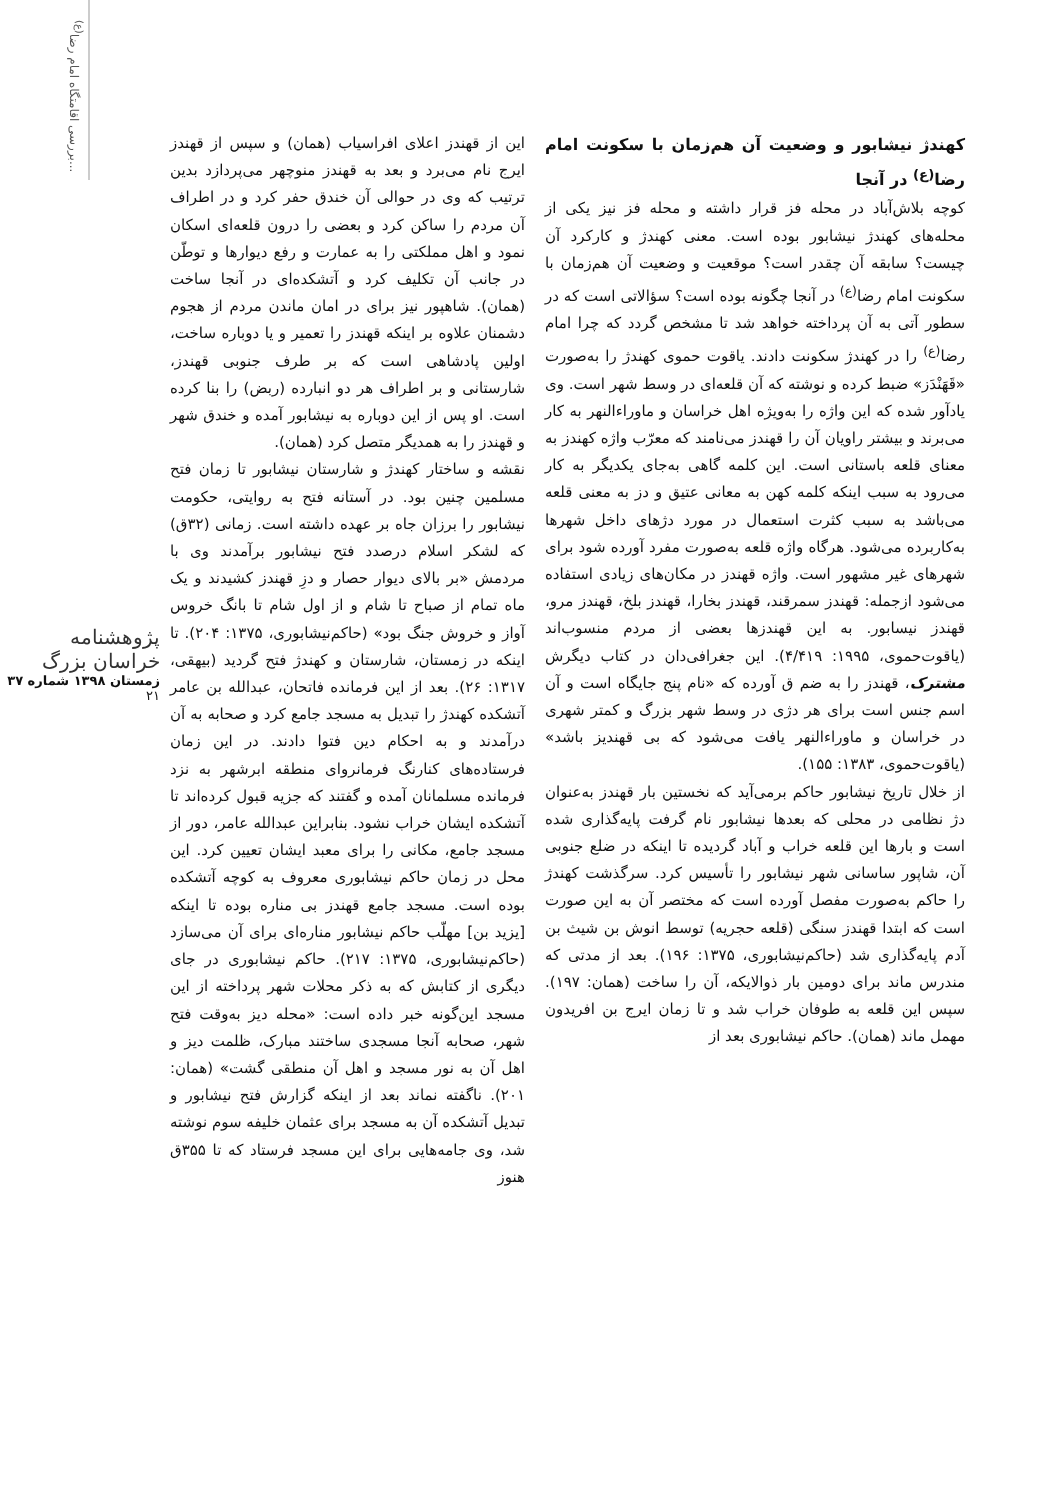بررسی اقامتگاه امام رضا<sup>(ع)</sup>...
پژوهشنامه خراسان بزرگ
زمستان ۱۳۹۸ شماره ۳۷
۲۱
کهندژ نیشابور و وضعیت آن هم‌زمان با سکونت امام رضا<sup>(ع)</sup> در آنجا
کوچه بلاش‌آباد در محله فز قرار داشته و محله فز نیز یکی از محله‌های کهندژ نیشابور بوده است. معنی کهندژ و کارکرد آن چیست؟ سابقه آن چقدر است؟ موقعیت و وضعیت آن هم‌زمان با سکونت امام رضا<sup>(ع)</sup> در آنجا چگونه بوده است؟ سؤالاتی است که در سطور آتی به آن پرداخته خواهد شد تا مشخص گردد که چرا امام رضا<sup>(ع)</sup> را در کهندژ سکونت دادند. یاقوت حموی کهندژ را به‌صورت «قَهَنْدَز» ضبط کرده و نوشته که آن قلعه‌ای در وسط شهر است. وی یادآور شده که این واژه را به‌ویژه اهل خراسان و ماوراءالنهر به کار می‌برند و بیشتر راویان آن را قهندز می‌نامند که معرّب واژه کهندز به معنای قلعه باستانی است. این کلمه گاهی به‌جای یکدیگر به کار می‌رود به سبب اینکه کلمه کهن به معانی عتیق و دز به معنی قلعه می‌باشد به سبب کثرت استعمال در مورد دژهای داخل شهرها به‌کاربرده می‌شود. هرگاه واژه قلعه به‌صورت مفرد آورده شود برای شهرهای غیر مشهور است. واژه قهندز در مکان‌های زیادی استفاده می‌شود ازجمله: قهندز سمرقند، قهندز بخارا، قهندز بلخ، قهندز مرو، قهندز نیسابور. به این قهندزها بعضی از مردم منسوب‌اند (یاقوت‌حموی، ۱۹۹۵: ۴/۴۱۹). این جغرافی‌دان در کتاب دیگرش مشترک، قهندز را به ضم ق آورده که «نام پنج جایگاه است و آن اسم جنس است برای هر دژی در وسط شهر بزرگ و کمتر شهری در خراسان و ماوراءالنهر یافت می‌شود که بی قهندیز باشد» (یاقوت‌حموی، ۱۳۸۳: ۱۵۵).
از خلال تاریخ نیشابور حاکم برمی‌آید که نخستین بار قهندز به‌عنوان دژ نظامی در محلی که بعدها نیشابور نام گرفت پایه‌گذاری شده است و بارها این قلعه خراب و آباد گردیده تا اینکه در ضلع جنوبی آن، شاپور ساسانی شهر نیشابور را تأسیس کرد. سرگذشت کهندژ را حاکم به‌صورت مفصل آورده است که مختصر آن به این صورت است که ابتدا قهندز سنگی (قلعه حجریه) توسط انوش بن شیث بن آدم پایه‌گذاری شد (حاکم‌نیشابوری، ۱۳۷۵: ۱۹۶). بعد از مدتی که مندرس ماند برای دومین بار ذوالایکه، آن را ساخت (همان: ۱۹۷). سپس این قلعه به طوفان خراب شد و تا زمان ایرج بن افریدون مهمل ماند (همان). حاکم نیشابوری بعد از
این از قهندز اعلای افراسیاب (همان) و سپس از قهندز ایرج نام می‌برد و بعد به قهندز منوچهر می‌پردازد بدین ترتیب که وی در حوالی آن خندق حفر کرد و در اطراف آن مردم را ساکن کرد و بعضی را درون قلعه‌ای اسکان نمود و اهل مملکتی را به عمارت و رفع دیوارها و توطّن در جانب آن تکلیف کرد و آتشکده‌ای در آنجا ساخت (همان). شاهپور نیز برای در امان ماندن مردم از هجوم دشمنان علاوه بر اینکه قهندز را تعمیر و یا دوباره ساخت، اولین پادشاهی است که بر طرف جنوبی قهندز، شارستانی و بر اطراف هر دو انبارده (ربض) را بنا کرده است. او پس از این دوباره به نیشابور آمده و خندق شهر و قهندز را به همدیگر متصل کرد (همان).
نقشه و ساختار کهندژ و شارستان نیشابور تا زمان فتح مسلمین چنین بود. در آستانه فتح به روایتی، حکومت نیشابور را برزان جاه بر عهده داشته است. زمانی (۳۲ق) که لشکر اسلام درصدد فتح نیشابور برآمدند وی با مردمش «بر بالای دیوار حصار و دزِ قهندز کشیدند و یک ماه تمام از صباح تا شام و از اول شام تا بانگ خروس آواز و خروش جنگ بود» (حاکم‌نیشابوری، ۱۳۷۵: ۲۰۴). تا اینکه در زمستان، شارستان و کهندژ فتح گردید (بیهقی، ۱۳۱۷: ۲۶). بعد از این فرمانده فاتحان، عبدالله بن عامر آتشکده کهندژ را تبدیل به مسجد جامع کرد و صحابه به آن درآمدند و به احکام دین فتوا دادند. در این زمان فرستاده‌های کنارنگ فرمانروای منطقه ابرشهر به نزد فرمانده مسلمانان آمده و گفتند که جزیه قبول کرده‌اند تا آتشکده ایشان خراب نشود. بنابراین عبدالله عامر، دور از مسجد جامع، مکانی را برای معبد ایشان تعیین کرد. این محل در زمان حاکم نیشابوری معروف به کوچه آتشکده بوده است. مسجد جامع قهندز بی مناره بوده تا اینکه [یزید بن] مهلّب حاکم نیشابور مناره‌ای برای آن می‌سازد (حاکم‌نیشابوری، ۱۳۷۵: ۲۱۷). حاکم نیشابوری در جای دیگری از کتابش که به ذکر محلات شهر پرداخته از این مسجد این‌گونه خبر داده است: «محله دیز به‌وقت فتح شهر، صحابه آنجا مسجدی ساختند مبارک، ظلمت دیز و اهل آن به نور مسجد و اهل آن منطقی گشت» (همان: ۲۰۱). ناگفته نماند بعد از اینکه گزارش فتح نیشابور و تبدیل آتشکده آن به مسجد برای عثمان خلیفه سوم نوشته شد، وی جامه‌هایی برای این مسجد فرستاد که تا ۳۵۵ق هنوز